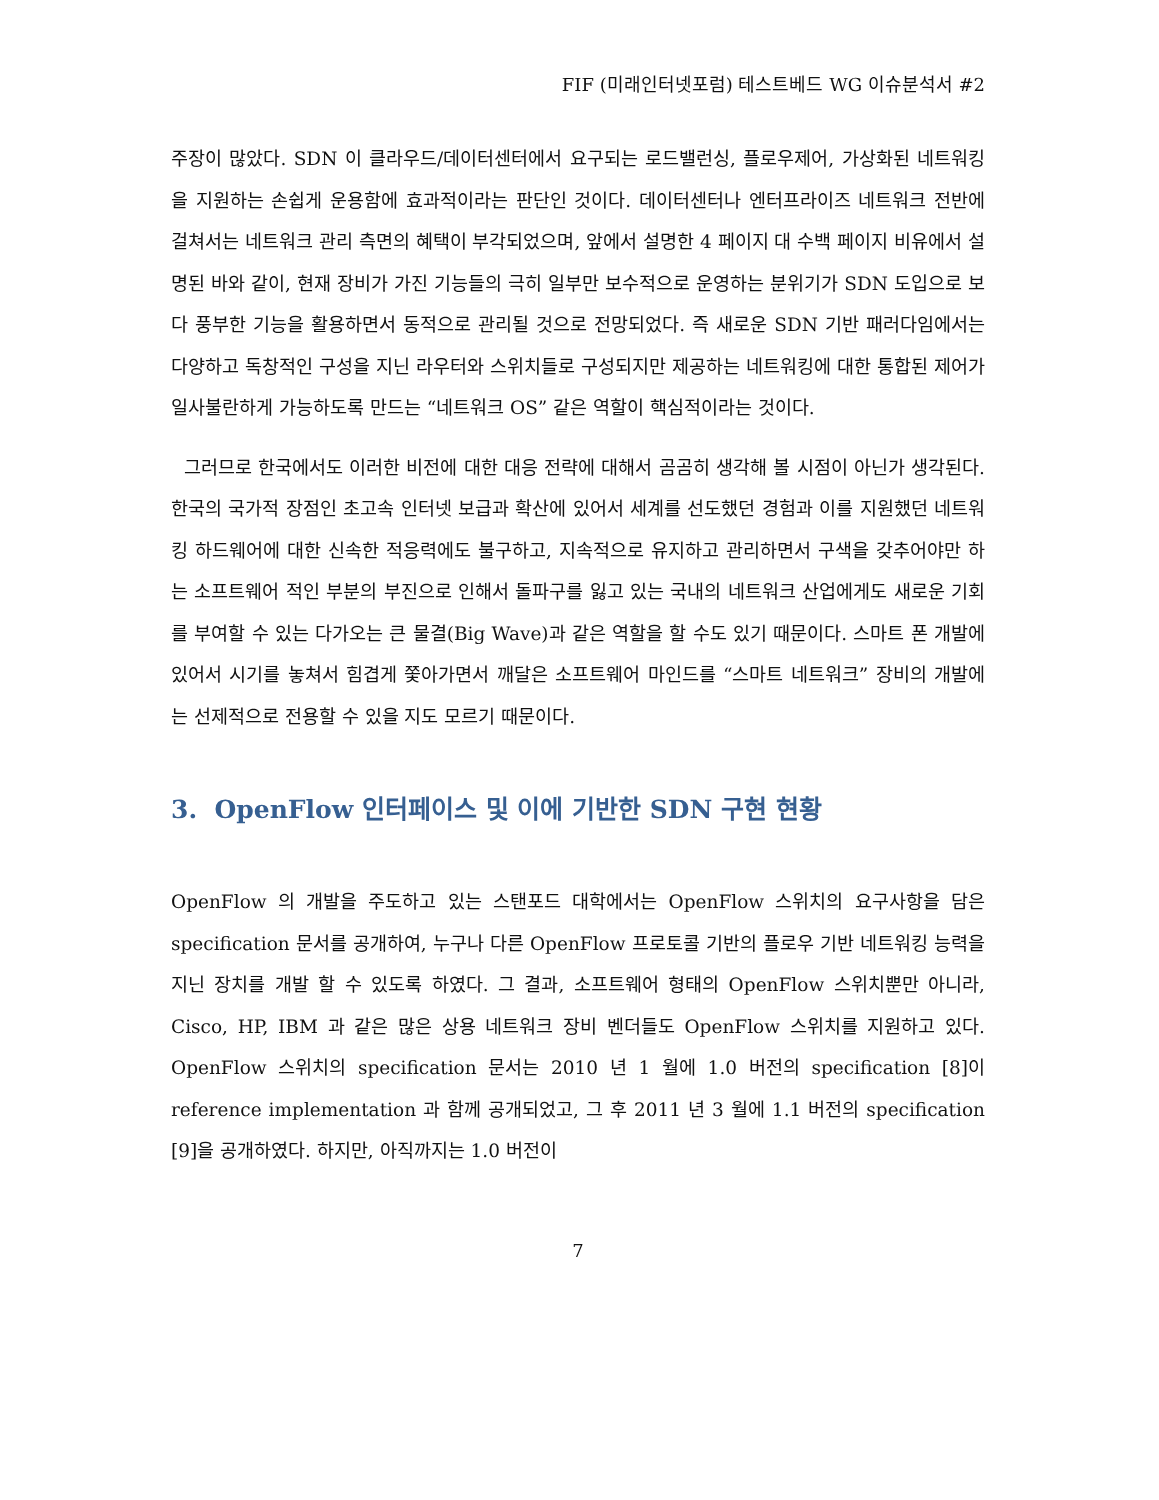FIF (미래인터넷포럼) 테스트베드 WG 이슈분석서 #2
주장이 많았다. SDN 이 클라우드/데이터센터에서 요구되는 로드밸런싱, 플로우제어, 가상화된 네트워킹을 지원하는 손쉽게 운용함에 효과적이라는 판단인 것이다. 데이터센터나 엔터프라이즈 네트워크 전반에 걸쳐서는 네트워크 관리 측면의 혜택이 부각되었으며, 앞에서 설명한 4 페이지 대 수백 페이지 비유에서 설명된 바와 같이, 현재 장비가 가진 기능들의 극히 일부만 보수적으로 운영하는 분위기가 SDN 도입으로 보다 풍부한 기능을 활용하면서 동적으로 관리될 것으로 전망되었다. 즉 새로운 SDN 기반 패러다임에서는 다양하고 독창적인 구성을 지닌 라우터와 스위치들로 구성되지만 제공하는 네트워킹에 대한 통합된 제어가 일사불란하게 가능하도록 만드는 “네트워크 OS” 같은 역할이 핵심적이라는 것이다.
그러므로 한국에서도 이러한 비전에 대한 대응 전략에 대해서 곰곰히 생각해 볼 시점이 아닌가 생각된다. 한국의 국가적 장점인 초고속 인터넷 보급과 확산에 있어서 세계를 선도했던 경험과 이를 지원했던 네트워킹 하드웨어에 대한 신속한 적응력에도 불구하고, 지속적으로 유지하고 관리하면서 구색을 갖추어야만 하는 소프트웨어 적인 부분의 부진으로 인해서 돌파구를 잃고 있는 국내의 네트워크 산업에게도 새로운 기회를 부여할 수 있는 다가오는 큰 물결(Big Wave)과 같은 역할을 할 수도 있기 때문이다. 스마트 폰 개발에 있어서 시기를 놓쳐서 힘겹게 쫓아가면서 깨달은 소프트웨어 마인드를 “스마트 네트워크” 장비의 개발에는 선제적으로 전용할 수 있을 지도 모르기 때문이다.
3. OpenFlow 인터페이스 및 이에 기반한 SDN 구현 현황
OpenFlow 의 개발을 주도하고 있는 스탠포드 대학에서는 OpenFlow 스위치의 요구사항을 담은 specification 문서를 공개하여, 누구나 다른 OpenFlow 프로토콜 기반의 플로우 기반 네트워킹 능력을 지닌 장치를 개발 할 수 있도록 하였다. 그 결과, 소프트웨어 형태의 OpenFlow 스위치뿐만 아니라, Cisco, HP, IBM 과 같은 많은 상용 네트워크 장비 벤더들도 OpenFlow 스위치를 지원하고 있다. OpenFlow 스위치의 specification 문서는 2010 년 1 월에 1.0 버전의 specification [8]이 reference implementation 과 함께 공개되었고, 그 후 2011 년 3 월에 1.1 버전의 specification [9]을 공개하였다. 하지만, 아직까지는 1.0 버전이
7